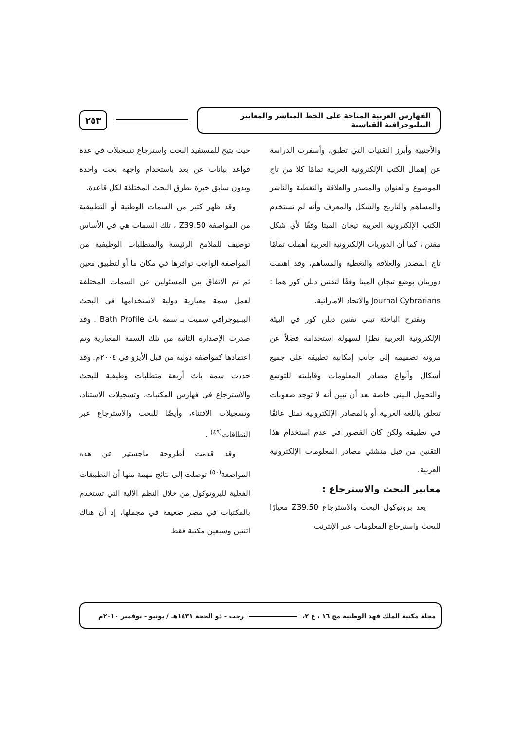الفهارس العربية المتاحة على الخط المباشر والمعايير الببليوجرافية القياسية
٢٥٣
والأجنبية وأبرز التقنيات التي تطبق، وأسفرت الدراسة عن إهمال الكتب الإلكترونية العربية تمامًا كلا من تاج الموضوع والعنوان والمصدر والعلاقة والتغطية والناشر والمساهم والتاريخ والشكل والمعرف وأنه لم تستخدم الكتب الإلكترونية العربية تيجان الميتا وفقًا لأي شكل مقنن ، كما أن الدوريات الإلكترونية العربية أهملت تمامًا تاج المصدر والعلاقة والتغطية والمساهم، وقد اهتمت دوريتان بوضع تيجان الميتا وفقًا لتقنين دبلن كور هما : Journal Cybrarians والاتحاد الاماراتية.
وتقترح الباحثة تبني تقنين دبلن كور في البيئة الإلكترونية العربية نظرًا لسهولة استخدامه فضلاً عن مرونة تصميمه إلى جانب إمكانية تطبيقه على جميع أشكال وأنواع مصادر المعلومات وقابليته للتوسع والتحويل البيني خاصة بعد أن تبين أنه لا توجد صعوبات تتعلق باللغة العربية أو بالمصادر الإلكترونية تمثل عائقًا في تطبيقه ولكن كان القصور في عدم استخدام هذا التقنين من قبل منشئي مصادر المعلومات الإلكترونية العربية.
معايير البحث والاسترجاع :
يعد بروتوكول البحث والاسترجاع Z39.50 معيارًا للبحث واسترجاع المعلومات عبر الإنترنت
حيث يتيح للمستفيد البحث واسترجاع تسجيلات في عدة قواعد بيانات عن بعد باستخدام واجهة بحث واحدة وبدون سابق خبرة بطرق البحث المختلفة لكل قاعدة.
وقد ظهر كثير من السمات الوطنية أو التطبيقية من المواصفة Z39.50 ، تلك السمات هي في الأساس توصيف للملامح الرئيسة والمتطلبات الوظيفية من المواصفة الواجب توافرها في مكان ما أو لتطبيق معين ثم تم الاتفاق بين المسئولين عن السمات المختلفة لعمل سمة معيارية دولية لاستخدامها في البحث الببليوجرافي سميت بـ سمة باث Bath Profile . وقد صدرت الإصدارة الثانية من تلك السمة المعيارية وتم اعتمادها كمواصفة دولية من قبل الأيزو في ٢٠٠٤م. وقد حددت سمة باث أربعة متطلبات وظيفية للبحث والاسترجاع في فهارس المكتبات، وتسجيلات الاستناد، وتسجيلات الاقتناء، وأيضًا للبحث والاسترجاع عبر النطاقات<sup>(٤٩)</sup> .
وقد قدمت أطروحة ماجستير عن هذه المواصفة<sup>(٥٠)</sup> توصلت إلى نتائج مهمة منها أن التطبيقات الفعلية للبروتوكول من خلال النظم الآلية التي تستخدم بالمكتبات في مصر ضعيفة في مجملها، إذ أن هناك اثنتين وسبعين مكتبة فقط
مجلة مكتبة الملك فهد الوطنية مج ١٦ ، ع ٢، رجب - ذو الحجة ١٤٣١هـ / يونيو - نوفمبر ٢٠١٠م